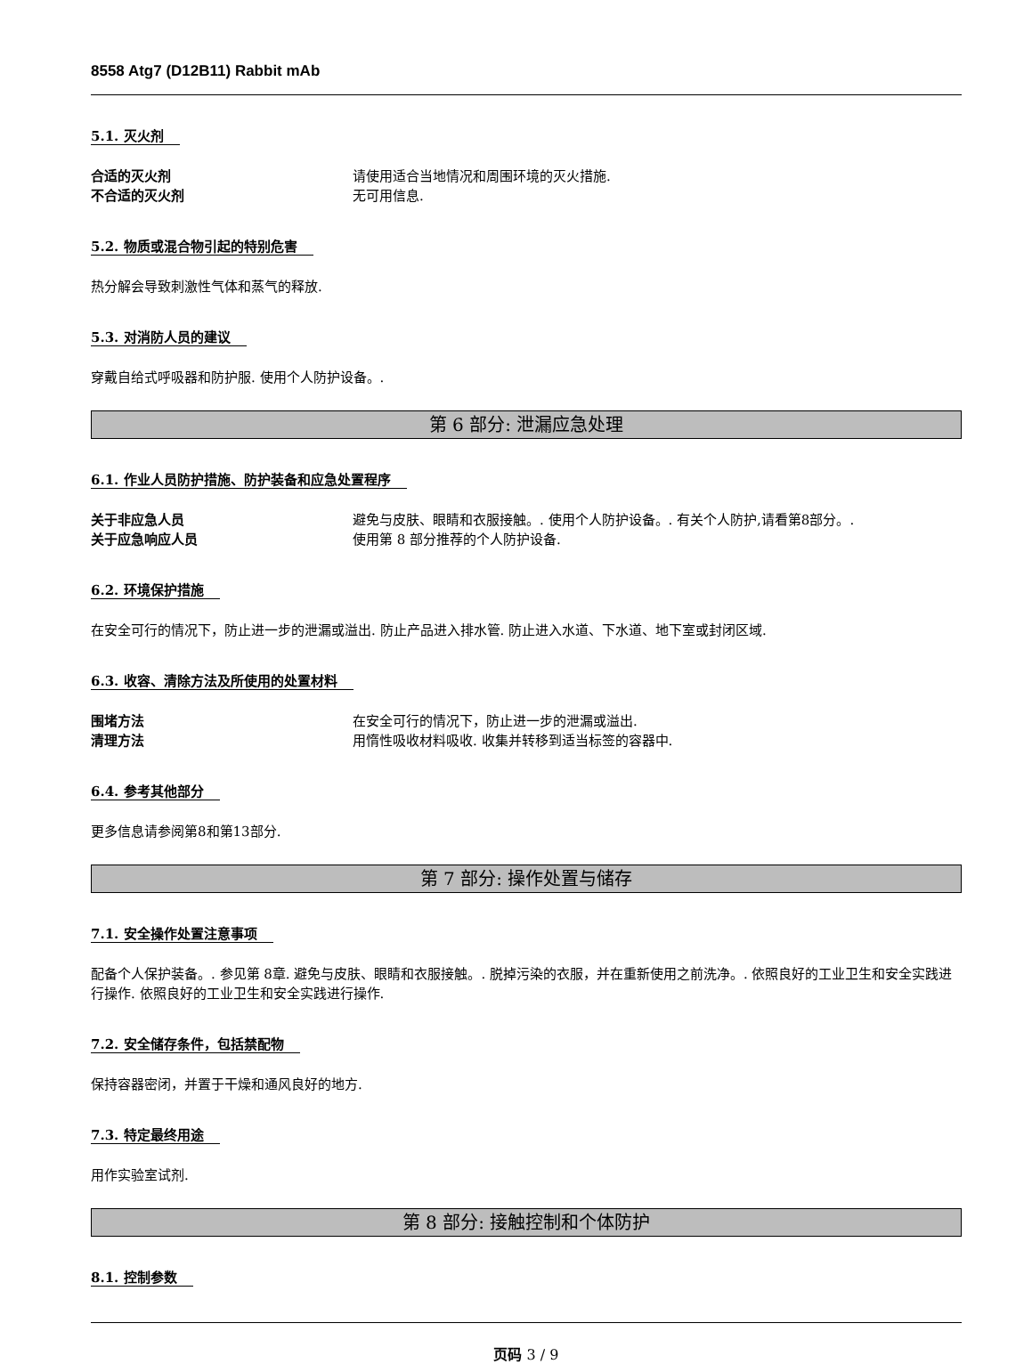8558 Atg7 (D12B11) Rabbit mAb
5.1. 灭火剂
合适的灭火剂 请使用适合当地情况和周围环境的灭火措施.
不合适的灭火剂 无可用信息.
5.2. 物质或混合物引起的特别危害
热分解会导致刺激性气体和蒸气的释放.
5.3. 对消防人员的建议
穿戴自给式呼吸器和防护服. 使用个人防护设备。.
第 6 部分: 泄漏应急处理
6.1. 作业人员防护措施、防护装备和应急处置程序
关于非应急人员 避免与皮肤、眼睛和衣服接触。. 使用个人防护设备。. 有关个人防护,请看第8部分。.
关于应急响应人员 使用第 8 部分推荐的个人防护设备.
6.2. 环境保护措施
在安全可行的情况下，防止进一步的泄漏或溢出. 防止产品进入排水管. 防止进入水道、下水道、地下室或封闭区域.
6.3. 收容、清除方法及所使用的处置材料
围堵方法 在安全可行的情况下，防止进一步的泄漏或溢出.
清理方法 用惰性吸收材料吸收. 收集并转移到适当标签的容器中.
6.4. 参考其他部分
更多信息请参阅第8和第13部分.
第 7 部分: 操作处置与储存
7.1. 安全操作处置注意事项
配备个人保护装备。. 参见第 8章. 避免与皮肤、眼睛和衣服接触。. 脱掉污染的衣服，并在重新使用之前洗净。. 依照良好的工业卫生和安全实践进行操作. 依照良好的工业卫生和安全实践进行操作.
7.2. 安全储存条件，包括禁配物
保持容器密闭，并置于干燥和通风良好的地方.
7.3. 特定最终用途
用作实验室试剂.
第 8 部分: 接触控制和个体防护
8.1. 控制参数
页码 3 / 9